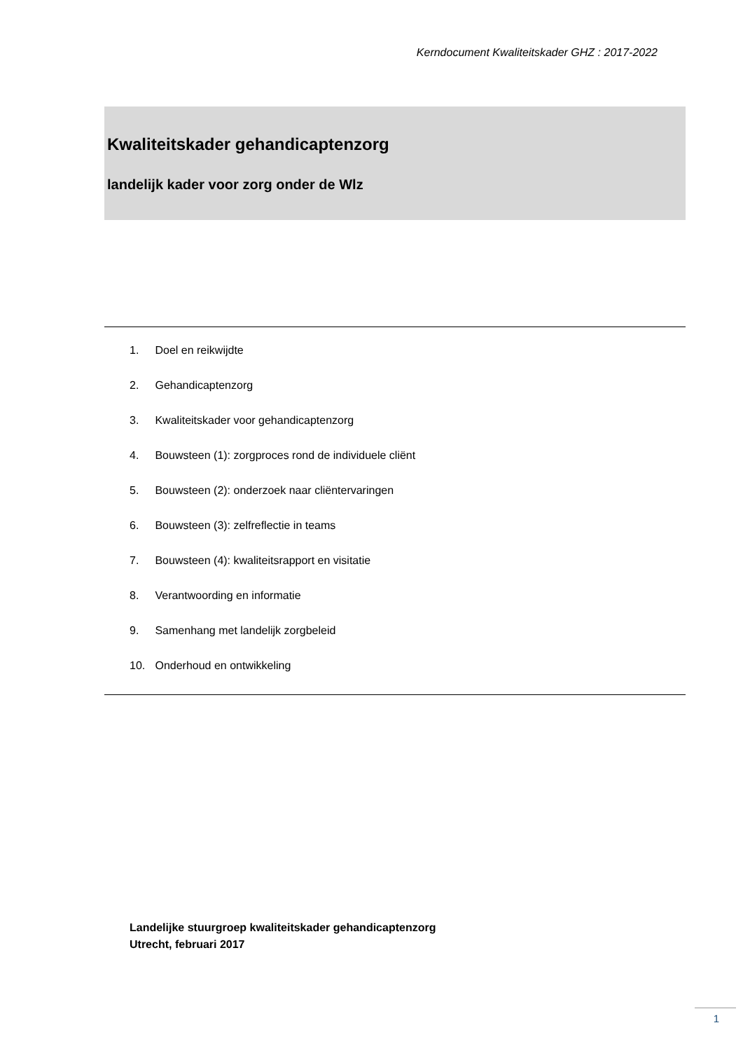Kerndocument Kwaliteitskader GHZ : 2017-2022
Kwaliteitskader gehandicaptenzorg
landelijk kader voor zorg onder de Wlz
1. Doel en reikwijdte
2. Gehandicaptenzorg
3. Kwaliteitskader voor gehandicaptenzorg
4. Bouwsteen (1): zorgproces rond de individuele cliënt
5. Bouwsteen (2): onderzoek naar cliëntervaringen
6. Bouwsteen (3): zelfreflectie in teams
7. Bouwsteen (4): kwaliteitsrapport en visitatie
8. Verantwoording en informatie
9. Samenhang met landelijk zorgbeleid
10. Onderhoud en ontwikkeling
Landelijke stuurgroep kwaliteitskader gehandicaptenzorg
Utrecht, februari 2017
1